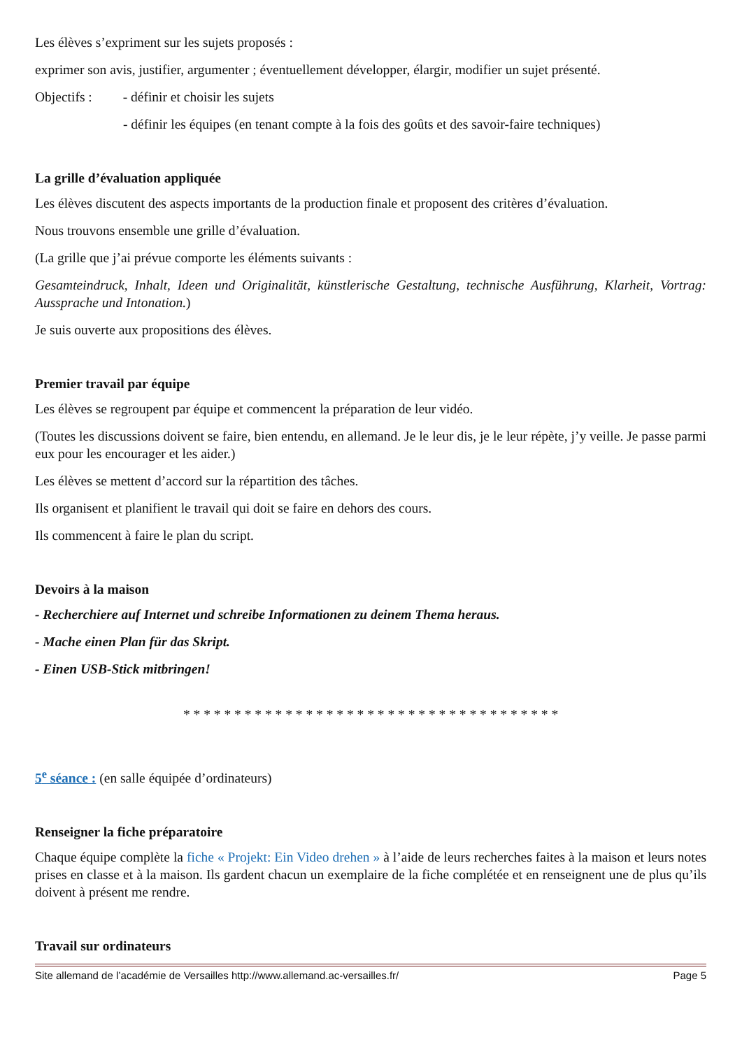Les élèves s’expriment sur les sujets proposés :
exprimer son avis, justifier, argumenter ; éventuellement développer, élargir, modifier un sujet présenté.
Objectifs : - définir et choisir les sujets
- définir les équipes (en tenant compte à la fois des goûts et des savoir-faire techniques)
La grille d’évaluation appliquée
Les élèves discutent des aspects importants de la production finale et proposent des critères d’évaluation.
Nous trouvons ensemble une grille d’évaluation.
(La grille que j’ai prévue comporte les éléments suivants :
Gesamteindruck, Inhalt, Ideen und Originalität, künstlerische Gestaltung, technische Ausführung, Klarheit, Vortrag: Aussprache und Intonation.)
Je suis ouverte aux propositions des élèves.
Premier travail par équipe
Les élèves se regroupent par équipe et commencent la préparation de leur vidéo.
(Toutes les discussions doivent se faire, bien entendu, en allemand. Je le leur dis, je le leur répète, j’y veille. Je passe parmi eux pour les encourager et les aider.)
Les élèves se mettent d’accord sur la répartition des tâches.
Ils organisent et planifient le travail qui doit se faire en dehors des cours.
Ils commencent à faire le plan du script.
Devoirs à la maison
- Recherchiere auf Internet und schreibe Informationen zu deinem Thema heraus.
- Mache einen Plan für das Skript.
- Einen USB-Stick mitbringen!
* * * * * * * * * * * * * * * * * * * * * * * * * * * * * * * * * * * * *
5<sup>e</sup> séance : (en salle équipée d’ordinateurs)
Renseigner la fiche préparatoire
Chaque équipe complète la fiche « Projekt: Ein Video drehen » à l’aide de leurs recherches faites à la maison et leurs notes prises en classe et à la maison. Ils gardent chacun un exemplaire de la fiche complétée et en renseignent une de plus qu’ils doivent à présent me rendre.
Travail sur ordinateurs
Site allemand de l’académie de Versailles http://www.allemand.ac-versailles.fr/ Page 5